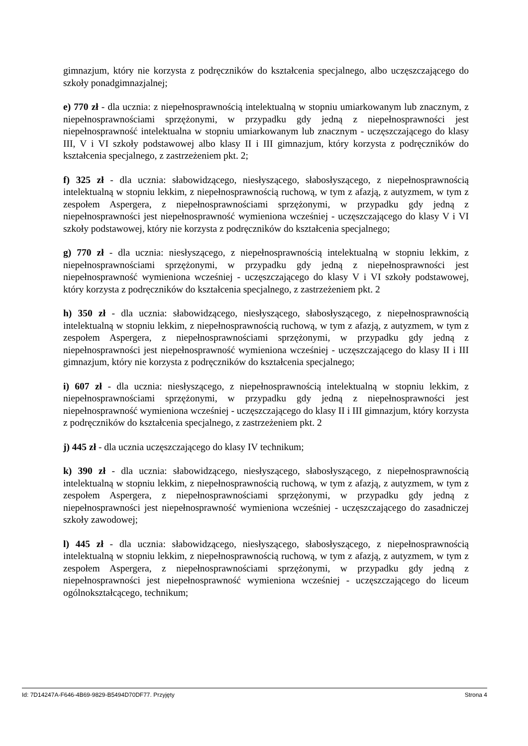gimnazjum, który nie korzysta z podręczników do kształcenia specjalnego, albo uczęszczającego do szkoły ponadgimnazjalnej;
e) 770 zł - dla ucznia: z niepełnosprawnością intelektualną w stopniu umiarkowanym lub znacznym, z niepełnosprawnościami sprzężonymi, w przypadku gdy jedną z niepełnosprawności jest niepełnosprawność intelektualna w stopniu umiarkowanym lub znacznym - uczęszczającego do klasy III, V i VI szkoły podstawowej albo klasy II i III gimnazjum, który korzysta z podręczników do kształcenia specjalnego, z zastrzeżeniem pkt. 2;
f) 325 zł - dla ucznia: słabowidzącego, niesłyszącego, słabosłyszącego, z niepełnosprawnością intelektualną w stopniu lekkim, z niepełnosprawnością ruchową, w tym z afazją, z autyzmem, w tym z zespołem Aspergera, z niepełnosprawnościami sprzężonymi, w przypadku gdy jedną z niepełnosprawności jest niepełnosprawność wymieniona wcześniej - uczęszczającego do klasy V i VI szkoły podstawowej, który nie korzysta z podręczników do kształcenia specjalnego;
g) 770 zł - dla ucznia: niesłyszącego, z niepełnosprawnością intelektualną w stopniu lekkim, z niepełnosprawnościami sprzężonymi, w przypadku gdy jedną z niepełnosprawności jest niepełnosprawność wymieniona wcześniej - uczęszczającego do klasy V i VI szkoły podstawowej, który korzysta z podręczników do kształcenia specjalnego, z zastrzeżeniem pkt. 2
h) 350 zł - dla ucznia: słabowidzącego, niesłyszącego, słabosłyszącego, z niepełnosprawnością intelektualną w stopniu lekkim, z niepełnosprawnością ruchową, w tym z afazją, z autyzmem, w tym z zespołem Aspergera, z niepełnosprawnościami sprzężonymi, w przypadku gdy jedną z niepełnosprawności jest niepełnosprawność wymieniona wcześniej - uczęszczającego do klasy II i III gimnazjum, który nie korzysta z podręczników do kształcenia specjalnego;
i) 607 zł - dla ucznia: niesłyszącego, z niepełnosprawnością intelektualną w stopniu lekkim, z niepełnosprawnościami sprzężonymi, w przypadku gdy jedną z niepełnosprawności jest niepełnosprawność wymieniona wcześniej - uczęszczającego do klasy II i III gimnazjum, który korzysta z podręczników do kształcenia specjalnego, z zastrzeżeniem pkt. 2
j) 445 zł - dla ucznia uczęszczającego do klasy IV technikum;
k) 390 zł - dla ucznia: słabowidzącego, niesłyszącego, słabosłyszącego, z niepełnosprawnością intelektualną w stopniu lekkim, z niepełnosprawnością ruchową, w tym z afazją, z autyzmem, w tym z zespołem Aspergera, z niepełnosprawnościami sprzężonymi, w przypadku gdy jedną z niepełnosprawności jest niepełnosprawność wymieniona wcześniej - uczęszczającego do zasadniczej szkoły zawodowej;
l) 445 zł - dla ucznia: słabowidzącego, niesłyszącego, słabosłyszącego, z niepełnosprawnością intelektualną w stopniu lekkim, z niepełnosprawnością ruchową, w tym z afazją, z autyzmem, w tym z zespołem Aspergera, z niepełnosprawnościami sprzężonymi, w przypadku gdy jedną z niepełnosprawności jest niepełnosprawność wymieniona wcześniej - uczęszczającego do liceum ogólnokształcącego, technikum;
Id: 7D14247A-F646-4B69-9829-B5494D70DF77. Przyjęty Strona 4